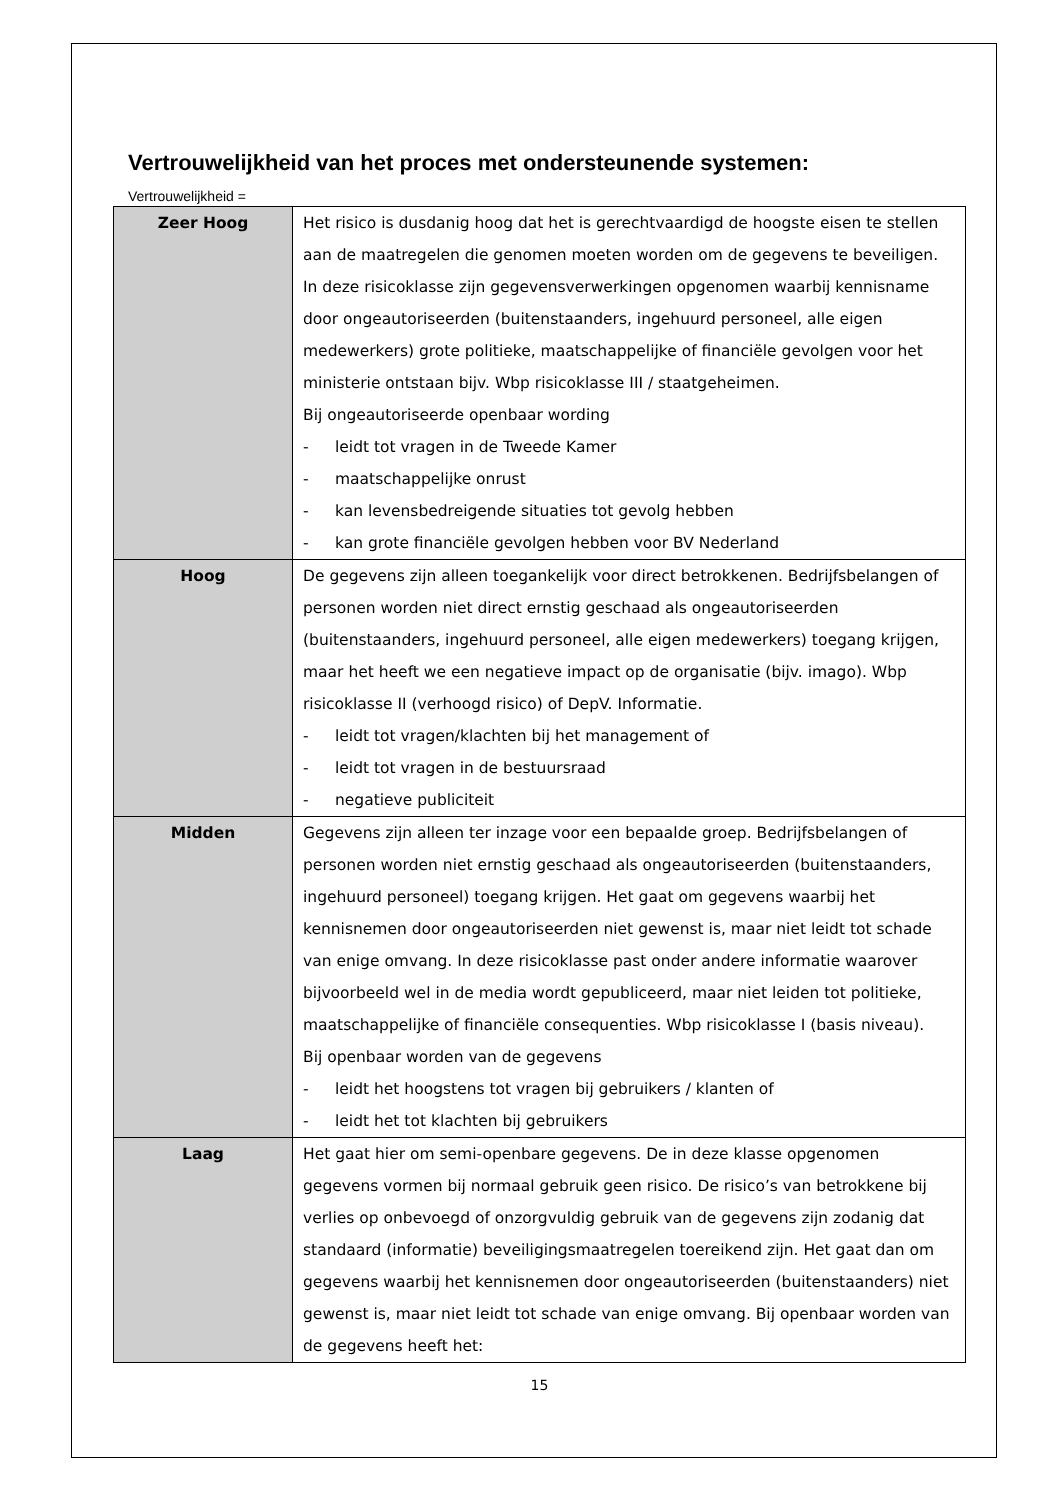Vertrouwelijkheid van het proces met ondersteunende systemen:
Vertrouwelijkheid =
| Zeer Hoog | Het risico is dusdanig hoog dat het is gerechtvaardigd de hoogste eisen te stellen aan de maatregelen die genomen moeten worden om de gegevens te beveiligen. In deze risicoklasse zijn gegevensverwerkingen opgenomen waarbij kennisname door ongeautoriseerden (buitenstaanders, ingehuurd personeel, alle eigen medewerkers) grote politieke, maatschappelijke of financiële gevolgen voor het ministerie ontstaan bijv. Wbp risicoklasse III / staatgeheimen. Bij ongeautoriseerde openbaar wording - leidt tot vragen in de Tweede Kamer - maatschappelijke onrust - kan levensbedreigende situaties tot gevolg hebben - kan grote financiële gevolgen hebben voor BV Nederland |
| Hoog | De gegevens zijn alleen toegankelijk voor direct betrokkenen. Bedrijfsbelangen of personen worden niet direct ernstig geschaad als ongeautoriseerden (buitenstaanders, ingehuurd personeel, alle eigen medewerkers) toegang krijgen, maar het heeft we een negatieve impact op de organisatie (bijv. imago). Wbp risicoklasse II (verhoogd risico) of DepV. Informatie. - leidt tot vragen/klachten bij het management of - leidt tot vragen in de bestuursraad - negatieve publiciteit |
| Midden | Gegevens zijn alleen ter inzage voor een bepaalde groep. Bedrijfsbelangen of personen worden niet ernstig geschaad als ongeautoriseerden (buitenstaanders, ingehuurd personeel) toegang krijgen. Het gaat om gegevens waarbij het kennisnemen door ongeautoriseerden niet gewenst is, maar niet leidt tot schade van enige omvang. In deze risicoklasse past onder andere informatie waarover bijvoorbeeld wel in de media wordt gepubliceerd, maar niet leiden tot politieke, maatschappelijke of financiële consequenties. Wbp risicoklasse I (basis niveau). Bij openbaar worden van de gegevens - leidt het hoogstens tot vragen bij gebruikers / klanten of - leidt het tot klachten bij gebruikers |
| Laag | Het gaat hier om semi-openbare gegevens. De in deze klasse opgenomen gegevens vormen bij normaal gebruik geen risico. De risico’s van betrokkene bij verlies op onbevoegd of onzorgvuldig gebruik van de gegevens zijn zodanig dat standaard (informatie) beveiligingsmaatregelen toereikend zijn. Het gaat dan om gegevens waarbij het kennisnemen door ongeautoriseerden (buitenstaanders) niet gewenst is, maar niet leidt tot schade van enige omvang. Bij openbaar worden van de gegevens heeft het: |
15